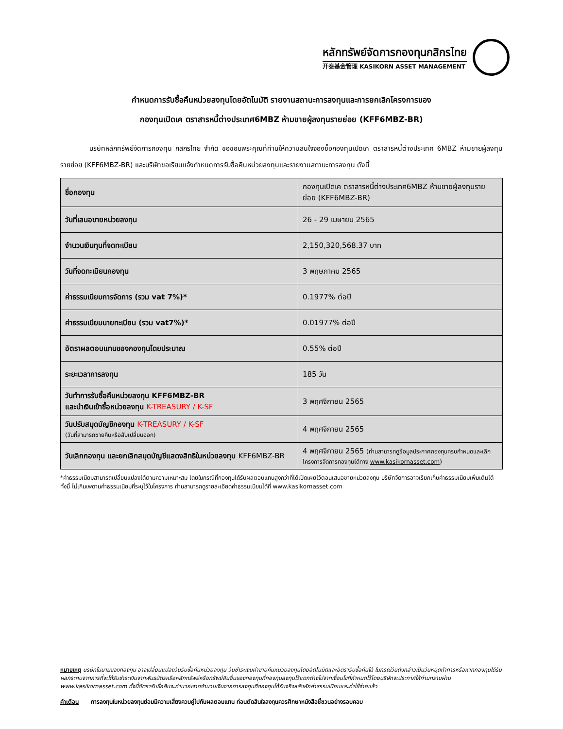หลักทรัพย์จัดการกองทุนกสิกรไทย
开泰基金管理 KASIKORN ASSET MANAGEMENT
กำหนดการรับซื้อคืนหน่วยลงทุนโดยอัตโนมัติ รายงานสถานะการลงทุนและการยกเลิกโครงการของ
กองทุนเปิดเค ตราสารหนี้ต่างประเทศ6MBZ ห้ามขายผู้ลงทุนรายย่อย (KFF6MBZ-BR)
บริษัทหลักทรัพย์จัดการกองทุน กสิกรไทย จำกัด ขอขอบพระคุณที่ท่านให้ความสนใจจองซื้อกองทุนเปิดเค ตราสารหนี้ต่างประเทศ 6MBZ ห้ามขายผู้ลงทุนรายย่อย (KFF6MBZ-BR) และบริษัทขอเรียนแจ้งกำหนดการรับซื้อคืนหน่วยลงทุนและรายงานสถานะการลงทุน ดังนี้
| ชื่อกองทุน | กองทุนเปิดเค ตราสารหนี้ต่างประเทศ6MBZ ห้ามขายผู้ลงทุนรายย่อย (KFF6MBZ-BR) |
| วันที่เสนอขายหน่วยลงทุน | 26 - 29 เมษายน 2565 |
| จำนวนเงินทุนที่จดทะเบียน | 2,150,320,568.37 บาท |
| วันที่จดทะเบียนกองทุน | 3 พฤษภาคม 2565 |
| ค่าธรรมเนียมการจัดการ (รวม vat 7%)* | 0.1977% ต่อปี |
| ค่าธรรมเนียมนายทะเบียน (รวม vat7%)* | 0.01977% ต่อปี |
| อัตราผลตอบแทนของกองทุนโดยประมาณ | 0.55% ต่อปี |
| ระยะเวลาการลงทุน | 185 วัน |
| วันทำการรับซื้อคืนหน่วยลงทุน KFF6MBZ-BR และนำเงินเข้าซื้อหน่วยลงทุน K-TREASURY / K-SF | 3 พฤศจิกายน 2565 |
| วันปรับสมุดบัญชีกองทุน K-TREASURY / K-SF (วันที่สามารถขายคืนหรือสับเปลี่ยนออก) | 4 พฤศจิกายน 2565 |
| วันเลิกกองทุน และยกเลิกสมุดบัญชีแสดงสิทธิในหน่วยลงทุน KFF6MBZ-BR | 4 พฤศจิกายน 2565 (ท่านสามารถดูข้อมูลประกาศกองทุนครบกำหนดและเลิกโครงการจัดการกองทุนได้ทาง www.kasikornasset.com ) |
*ค่าธรรมเนียมสามารถเปลี่ยนแปลงได้ตามความเหมาะสม โดยในกรณีที่กองทุนได้รับผลตอบแทนสูงกว่าที่ได้เปิดเผยไว้ตอนเสนอขายหน่วยลงทุน บริษัทจัดการอาจเรียกเก็บค่าธรรมเนียมเพิ่มเติมได้ ทั้งนี้ ไม่เกินเพดานค่าธรรมเนียมที่ระบุไว้ในโครงการ ท่านสามารถดูรายละเอียดค่าธรรมเนียมได้ที่ www.kasikornasset.com
หมายเหตุ บริษัทในนามของกองทุน อาจเปลี่ยนแปลงวันรับซื้อคืนหน่วยลงทุน วันชำระเงินค่าขายคืนหน่วยลงทุนโดยอัตโนมัติและอัตรารับซื้อคืนได้ ในกรณีวันดังกล่าวเป็นวันหยุดทำการหรือหากกองทุนได้รับผลกระทบจากการที่จะได้รับชำระเงินจากพันธบัตรหรือหลักทรัพย์หรือทรัพย์สินอื่นของกองทุนที่กองทุนลงทุนไว้แตกต่างไปจากเงื่อนไขที่กำหนดไว้โดยบริษัทจะประกาศให้ท่านทราบผ่าน www.kasikornasset.com ทั้งนี้อัตรารับซื้อคืนจะคำนวณจากจำนวนเงินจากการลงทุนที่กองทุนได้รับจริงหลังหักค่าธรรมเนียมและค่าใช้จ่ายแล้ว
คำเตือน การลงทุนในหน่วยลงทุนย่อมมีความเสี่ยงควบคู่ไปกับผลตอบแทน ก่อนตัดสินใจลงทุนควรศึกษาหนังสือชี้ชวนอย่างรอบคอบ